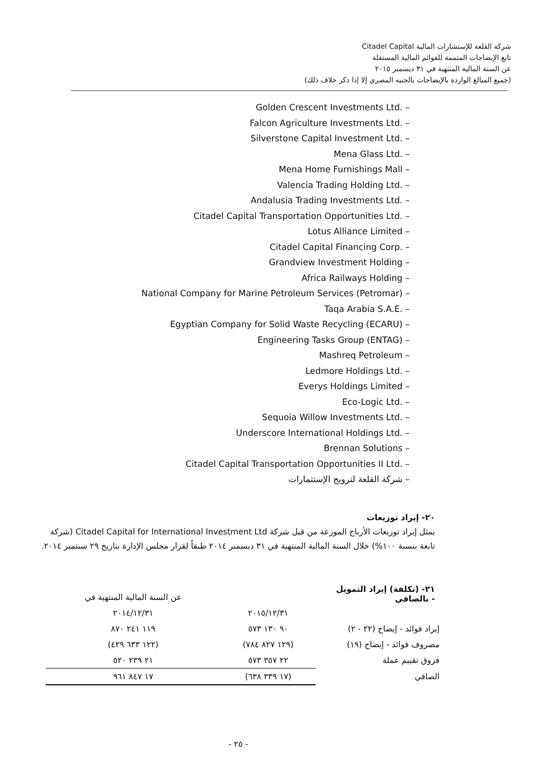شركة القلعة للإستشارات المالية Citadel Capital
تابع الإيضاحات المتممة للقوائم المالية المستقلة
عن السنة المالية المنتهية في ٣١ ديسمبر ٢٠١٥
(جميع المبالغ الواردة بالإيضاحات بالجنيه المصري إلا إذا ذكر خلاف ذلك)
Golden Crescent Investments Ltd. –
Falcon Agriculture Investments Ltd. –
Silverstone Capital Investment Ltd. –
Mena Glass Ltd. –
Mena Home Furnishings Mall –
Valencia Trading Holding Ltd. –
Andalusia Trading Investments Ltd. –
Citadel Capital Transportation Opportunities Ltd. –
Lotus Alliance Limited –
Citadel Capital Financing Corp. –
Grandview Investment Holding –
Africa Railways Holding –
National Company for Marine Petroleum Services (Petromar) –
Taqa Arabia S.A.E. –
Egyptian Company for Solid Waste Recycling (ECARU) –
Engineering Tasks Group (ENTAG) –
Mashreq Petroleum –
Ledmore Holdings Ltd. –
Everys Holdings Limited –
Eco-Logic Ltd. –
Sequoia Willow Investments Ltd. –
Underscore International Holdings Ltd. –
Brennan Solutions –
Citadel Capital Transportation Opportunities II Ltd. –
– شركة القلعة لترويج الإستثمارات
٢٠- إيراد توزيعات
يمثل إيراد توزيعات الأرباح الموزعة من قبل شركة Citadel Capital for International Investment Ltd (شركة تابعة بنسبة ١٠٠%) خلال السنة المالية المنتهية في ٣١ ديسمبر ٢٠١٤ طبقاً لقرار مجلس الإدارة بتاريخ ٢٩ سبتمبر ٢٠١٤.
٢١- (تكلفة) إيراد التمويل - بالصافي
| | | عن السنة المالية المنتهية في |
| --- | --- | --- |
| | ٢٠١٥/١٢/٣١ | ٢٠١٤/١٢/٣١ |
| إيراد فوائد - إيضاح (٢٢ - ٢) | ٩٠ ١٣٠ ٥٧٣ | ١١٩ ٢٤١ ٨٧٠ |
| مصروف فوائد - إيضاح (١٩) | (١٢٩ ٨٢٧ ٧٨٤) | (١٢٢ ٦٣٣ ٤٢٩) |
| فروق تقييم عملة | ٢٢ ٣٥٧ ٥٧٣ | ٢١ ٢٣٩ ٥٢٠ |
| الصافي | (١٧ ٣٣٩ ٦٣٨) | ١٧ ٨٤٧ ٩٦١ |
- ٢٥ -